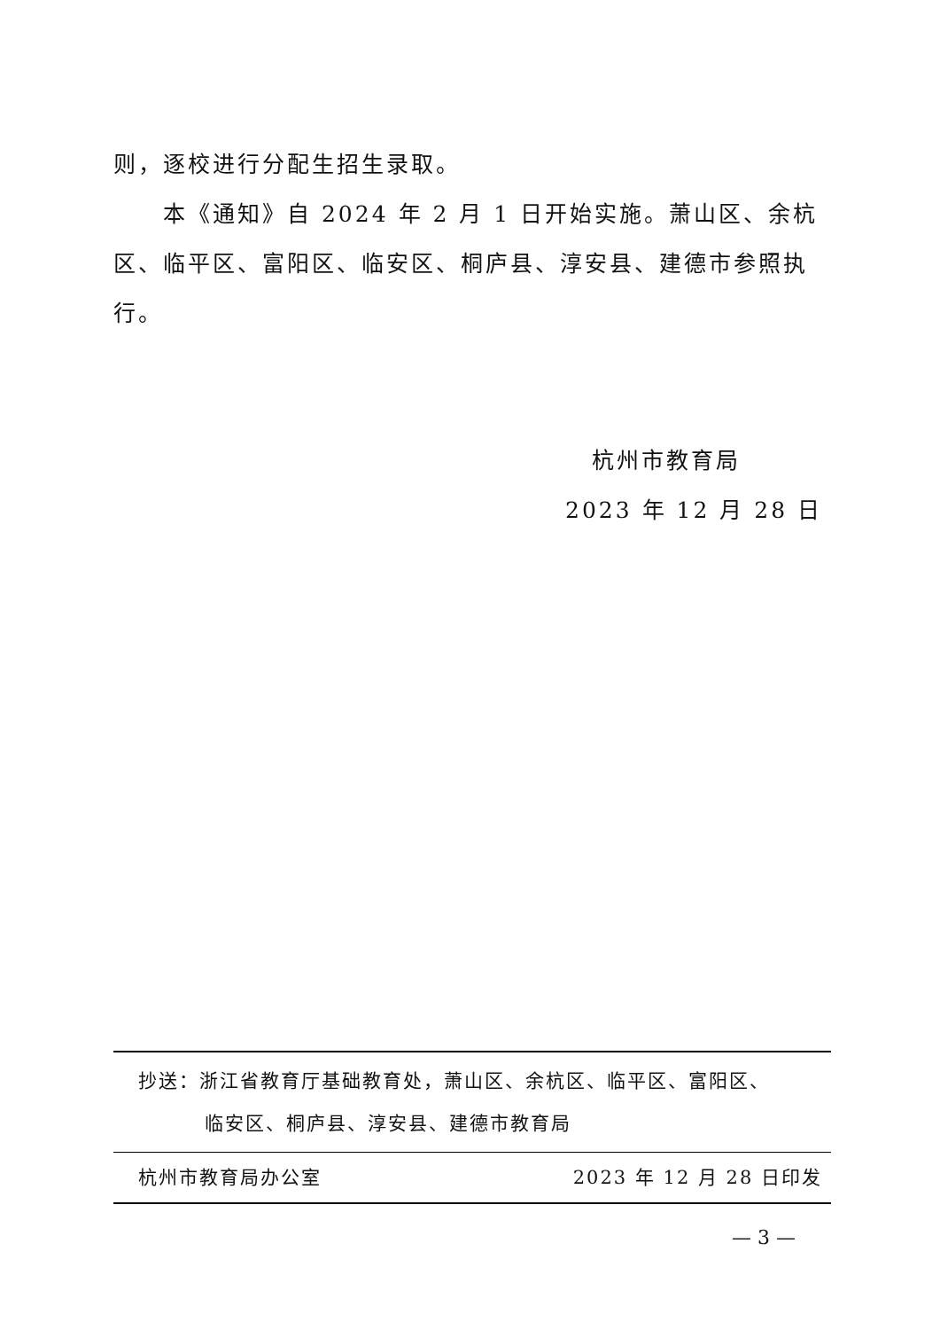则，逐校进行分配生招生录取。
本《通知》自 2024 年 2 月 1 日开始实施。萧山区、余杭区、临平区、富阳区、临安区、桐庐县、淳安县、建德市参照执行。
杭州市教育局
2023 年 12 月 28 日
抄送：浙江省教育厅基础教育处，萧山区、余杭区、临平区、富阳区、
临安区、桐庐县、淳安县、建德市教育局
杭州市教育局办公室 2023 年 12 月 28 日印发
— 3 —